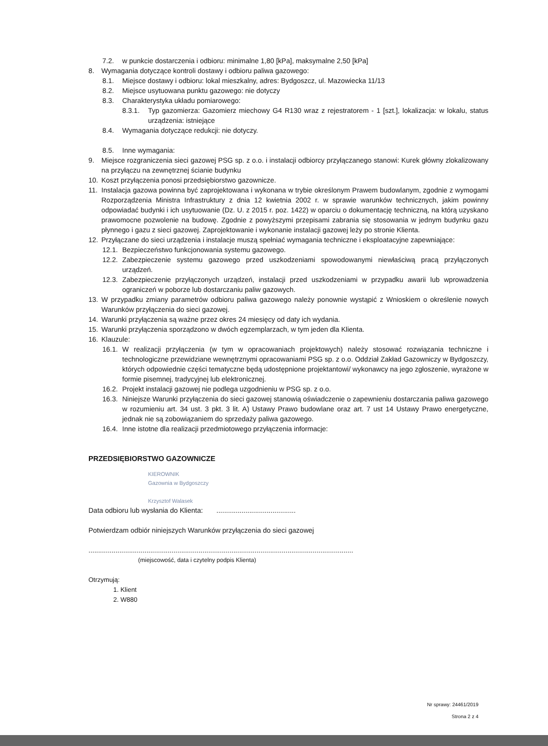7.2. w punkcie dostarczenia i odbioru: minimalne 1,80 [kPa], maksymalne 2,50 [kPa]
8. Wymagania dotyczące kontroli dostawy i odbioru paliwa gazowego:
8.1. Miejsce dostawy i odbioru: lokal mieszkalny, adres: Bydgoszcz, ul. Mazowiecka 11/13
8.2. Miejsce usytuowana punktu gazowego: nie dotyczy
8.3. Charakterystyka układu pomiarowego:
8.3.1. Typ gazomierza: Gazomierz miechowy G4 R130 wraz z rejestratorem - 1 [szt.], lokalizacja: w lokalu, status urządzenia: istniejące
8.4. Wymagania dotyczące redukcji: nie dotyczy.
8.5. Inne wymagania:
9. Miejsce rozgraniczenia sieci gazowej PSG sp. z o.o. i instalacji odbiorcy przyłączanego stanowi: Kurek główny zlokalizowany na przyłączu na zewnętrznej ścianie budynku
10. Koszt przyłączenia ponosi przedsiębiorstwo gazownicze.
11. Instalacja gazowa powinna być zaprojektowana i wykonana w trybie określonym Prawem budowlanym, zgodnie z wymogami Rozporządzenia Ministra Infrastruktury z dnia 12 kwietnia 2002 r. w sprawie warunków technicznych, jakim powinny odpowiadać budynki i ich usytuowanie (Dz. U. z 2015 r. poz. 1422) w oparciu o dokumentację techniczną, na którą uzyskano prawomocne pozwolenie na budowę. Zgodnie z powyższymi przepisami zabrania się stosowania w jednym budynku gazu płynnego i gazu z sieci gazowej. Zaprojektowanie i wykonanie instalacji gazowej leży po stronie Klienta.
12. Przyłączane do sieci urządzenia i instalacje muszą spełniać wymagania techniczne i eksploatacyjne zapewniające:
12.1. Bezpieczeństwo funkcjonowania systemu gazowego.
12.2. Zabezpieczenie systemu gazowego przed uszkodzeniami spowodowanymi niewłaściwą pracą przyłączonych urządzeń.
12.3. Zabezpieczenie przyłączonych urządzeń, instalacji przed uszkodzeniami w przypadku awarii lub wprowadzenia ograniczeń w poborze lub dostarczaniu paliw gazowych.
13. W przypadku zmiany parametrów odbioru paliwa gazowego należy ponownie wystąpić z Wnioskiem o określenie nowych Warunków przyłączenia do sieci gazowej.
14. Warunki przyłączenia są ważne przez okres 24 miesięcy od daty ich wydania.
15. Warunki przyłączenia sporządzono w dwóch egzemplarzach, w tym jeden dla Klienta.
16. Klauzule:
16.1. W realizacji przyłączenia (w tym w opracowaniach projektowych) należy stosować rozwiązania techniczne i technologiczne przewidziane wewnętrznymi opracowaniami PSG sp. z o.o. Oddział Zakład Gazowniczy w Bydgoszczy, których odpowiednie części tematyczne będą udostępnione projektantowi/ wykonawcy na jego zgłoszenie, wyrażone w formie pisemnej, tradycyjnej lub elektronicznej.
16.2. Projekt instalacji gazowej nie podlega uzgodnieniu w PSG sp. z o.o.
16.3. Niniejsze Warunki przyłączenia do sieci gazowej stanowią oświadczenie o zapewnieniu dostarczania paliwa gazowego w rozumieniu art. 34 ust. 3 pkt. 3 lit. A) Ustawy Prawo budowlane oraz art. 7 ust 14 Ustawy Prawo energetyczne, jednak nie są zobowiązaniem do sprzedaży paliwa gazowego.
16.4. Inne istotne dla realizacji przedmiotowego przyłączenia informacje:
PRZEDSIĘBIORSTWO GAZOWNICZE
KIEROWNIK
Gazownia w Bydgoszczy
Krzysztof Walasek
Data odbioru lub wysłania do Klienta: .........................................
Potwierdzam odbiór niniejszych Warunków przyłączenia do sieci gazowej
.........................................................................................................................................
(miejscowość, data i czytelny podpis Klienta)
Otrzymują:
1. Klient
2. W880
Nr sprawy: 24461/2019
Strona 2 z 4